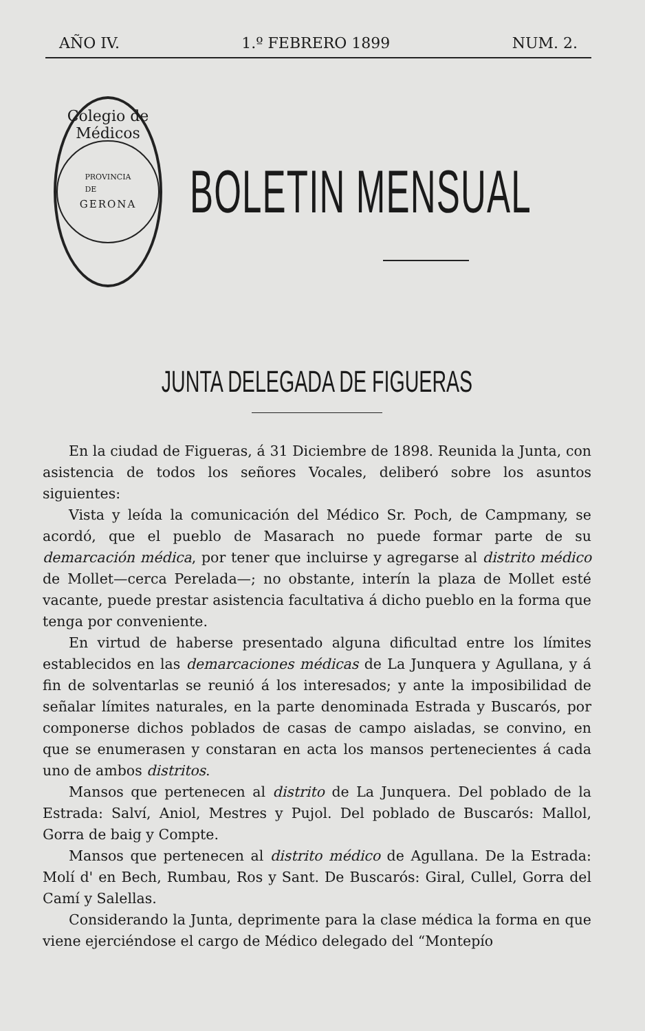AÑO IV. 1.º FEBRERO 1899 NUM. 2.
Colegio de Médicos
PROVINCIA
DE
GERONA
BOLETIN MENSUAL
JUNTA DELEGADA DE FIGUERAS
En la ciudad de Figueras, á 31 Diciembre de 1898. Reunida la Junta, con asistencia de todos los señores Vocales, deliberó sobre los asuntos siguientes:
Vista y leída la comunicación del Médico Sr. Poch, de Campmany, se acordó, que el pueblo de Masarach no puede formar parte de su demarcación médica, por tener que incluirse y agregarse al distrito médico de Mollet—cerca Perelada—; no obstante, interín la plaza de Mollet esté vacante, puede prestar asistencia facultativa á dicho pueblo en la forma que tenga por conveniente.
En virtud de haberse presentado alguna dificultad entre los límites establecidos en las demarcaciones médicas de La Junquera y Agullana, y á fin de solventarlas se reunió á los interesados; y ante la imposibilidad de señalar límites naturales, en la parte denominada Estrada y Buscarós, por componerse dichos poblados de casas de campo aisladas, se convino, en que se enumerasen y constaran en acta los mansos pertenecientes á cada uno de ambos distritos.
Mansos que pertenecen al distrito de La Junquera. Del poblado de la Estrada: Salví, Aniol, Mestres y Pujol. Del poblado de Buscarós: Mallol, Gorra de baig y Compte.
Mansos que pertenecen al distrito médico de Agullana. De la Estrada: Molí d' en Bech, Rumbau, Ros y Sant. De Buscarós: Giral, Cullel, Gorra del Camí y Salellas.
Considerando la Junta, deprimente para la clase médica la forma en que viene ejerciéndose el cargo de Médico delegado del “Montepío